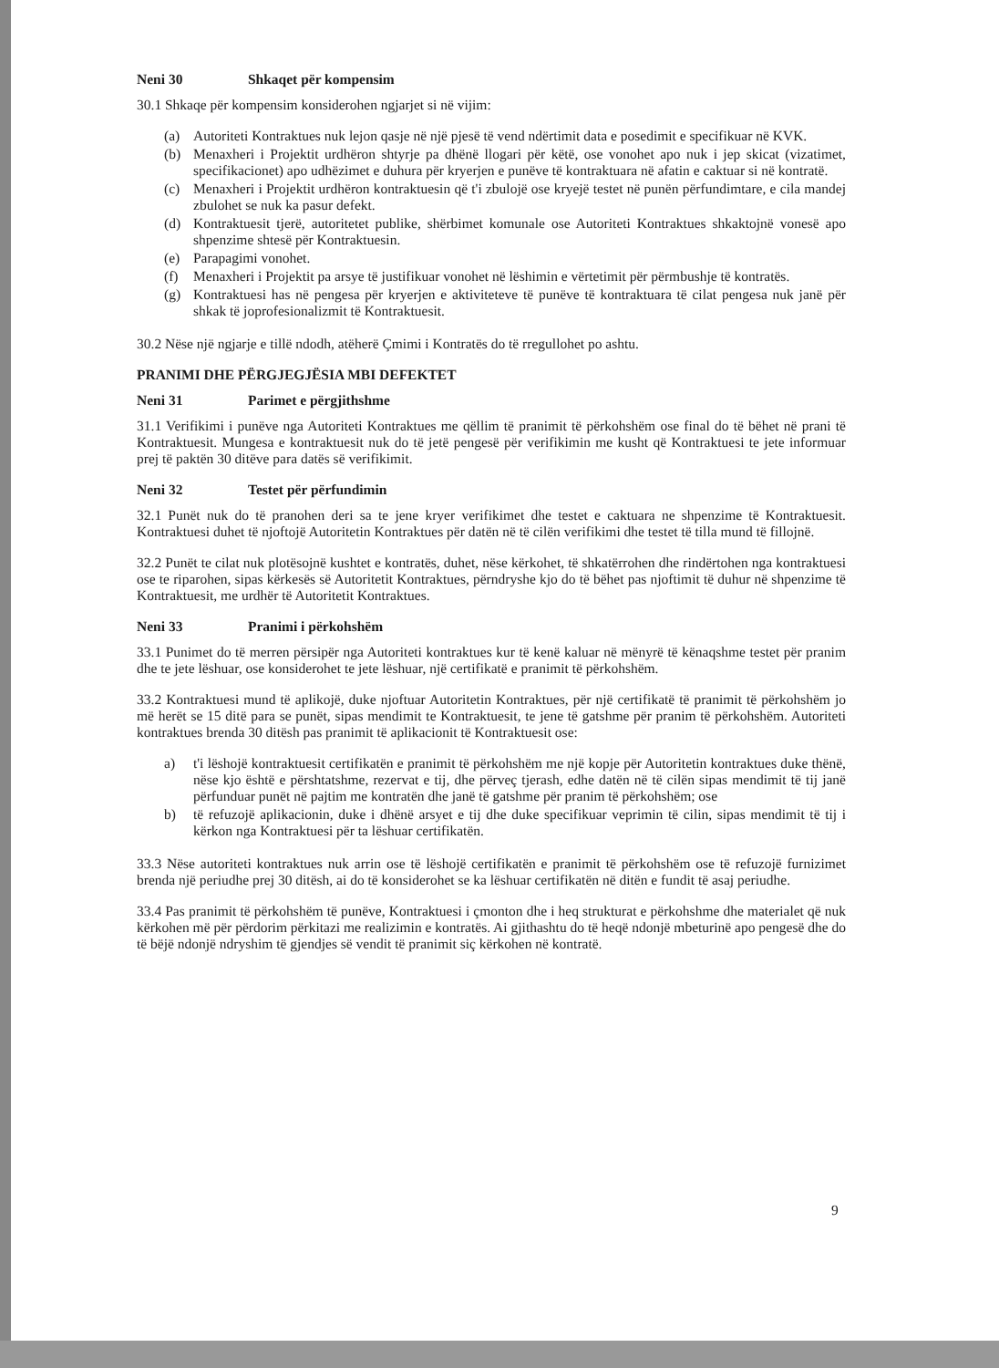Neni 30 Shkaqet për kompensim
30.1 Shkaqe për kompensim konsiderohen ngjarjet si në vijim:
(a) Autoriteti Kontraktues nuk lejon qasje në një pjesë të vend ndërtimit data e posedimit e specifikuar në KVK.
(b) Menaxheri i Projektit urdhëron shtyrje pa dhënë llogari për këtë, ose vonohet apo nuk i jep skicat (vizatimet, specifikacionet) apo udhëzimet e duhura për kryerjen e punëve të kontraktuara në afatin e caktuar si në kontratë.
(c) Menaxheri i Projektit urdhëron kontraktuesin që t'i zbulojë ose kryejë testet në punën përfundimtare, e cila mandej zbulohet se nuk ka pasur defekt.
(d) Kontraktuesit tjerë, autoritetet publike, shërbimet komunale ose Autoriteti Kontraktues shkaktojnë vonesë apo shpenzime shtesë për Kontraktuesin.
(e) Parapagimi vonohet.
(f) Menaxheri i Projektit pa arsye të justifikuar vonohet në lëshimin e vërtetimit për përmbushje të kontratës.
(g) Kontraktuesi has në pengesa për kryerjen e aktiviteteve të punëve të kontraktuara të cilat pengesa nuk janë për shkak të joprofesionalizmit të Kontraktuesit.
30.2 Nëse një ngjarje e tillë ndodh, atëherë Çmimi i Kontratës do të rregullohet po ashtu.
PRANIMI DHE PËRGJEGJËSIA MBI DEFEKTET
Neni 31 Parimet e përgjithshme
31.1 Verifikimi i punëve nga Autoriteti Kontraktues me qëllim të pranimit të përkohshëm ose final do të bëhet në prani të Kontraktuesit. Mungesa e kontraktuesit nuk do të jetë pengesë për verifikimin me kusht që Kontraktuesi te jete informuar prej të paktën 30 ditëve para datës së verifikimit.
Neni 32 Testet për përfundimin
32.1 Punët nuk do të pranohen deri sa te jene kryer verifikimet dhe testet e caktuara ne shpenzime të Kontraktuesit. Kontraktuesi duhet të njoftojë Autoritetin Kontraktues për datën në të cilën verifikimi dhe testet të tilla mund të fillojnë.
32.2 Punët te cilat nuk plotësojnë kushtet e kontratës, duhet, nëse kërkohet, të shkatërrohen dhe rindërtohen nga kontraktuesi ose te riparohen, sipas kërkesës së Autoritetit Kontraktues, përndryshe kjo do të bëhet pas njoftimit të duhur në shpenzime të Kontraktuesit, me urdhër të Autoritetit Kontraktues.
Neni 33 Pranimi i përkohshëm
33.1 Punimet do të merren përsipër nga Autoriteti kontraktues kur të kenë kaluar në mënyrë të kënaqshme testet për pranim dhe te jete lëshuar, ose konsiderohet te jete lëshuar, një certifikatë e pranimit të përkohshëm.
33.2 Kontraktuesi mund të aplikojë, duke njoftuar Autoritetin Kontraktues, për një certifikatë të pranimit të përkohshëm jo më herët se 15 ditë para se punët, sipas mendimit te Kontraktuesit, te jene të gatshme për pranim të përkohshëm. Autoriteti kontraktues brenda 30 ditësh pas pranimit të aplikacionit të Kontraktuesit ose:
a) t'i lëshojë kontraktuesit certifikatën e pranimit të përkohshëm me një kopje për Autoritetin kontraktues duke thënë, nëse kjo është e përshtatshme, rezervat e tij, dhe përveç tjerash, edhe datën në të cilën sipas mendimit të tij janë përfunduar punët në pajtim me kontratën dhe janë të gatshme për pranim të përkohshëm; ose
b) të refuzojë aplikacionin, duke i dhënë arsyet e tij dhe duke specifikuar veprimin të cilin, sipas mendimit të tij i kërkon nga Kontraktuesi për ta lëshuar certifikatën.
33.3 Nëse autoriteti kontraktues nuk arrin ose të lëshojë certifikatën e pranimit të përkohshëm ose të refuzojë furnizimet brenda një periudhe prej 30 ditësh, ai do të konsiderohet se ka lëshuar certifikatën në ditën e fundit të asaj periudhe.
33.4 Pas pranimit të përkohshëm të punëve, Kontraktuesi i çmonton dhe i heq strukturat e përkohshme dhe materialet që nuk kërkohen më për përdorim përkitazi me realizimin e kontratës. Ai gjithashtu do të heqë ndonjë mbeturinë apo pengesë dhe do të bëjë ndonjë ndryshim të gjendjes së vendit të pranimit siç kërkohen në kontratë.
9